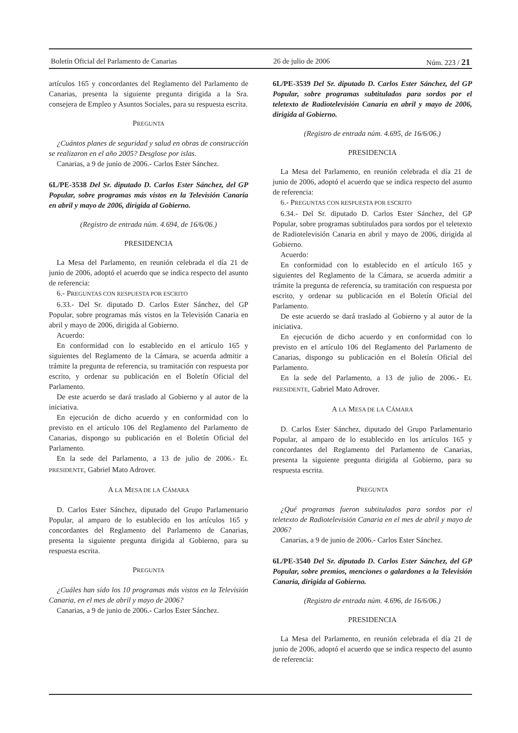Boletín Oficial del Parlamento de Canarias 26 de julio de 2006 Núm. 223 / 21
artículos 165 y concordantes del Reglamento del Parlamento de Canarias, presenta la siguiente pregunta dirigida a la Sra. consejera de Empleo y Asuntos Sociales, para su respuesta escrita.
PREGUNTA
¿Cuántos planes de seguridad y salud en obras de construcción se realizaron en el año 2005? Desglose por islas.
Canarias, a 9 de junio de 2006.- Carlos Ester Sánchez.
6L/PE-3538 Del Sr. diputado D. Carlos Ester Sánchez, del GP Popular, sobre programas más vistos en la Televisión Canaria en abril y mayo de 2006, dirigida al Gobierno.
(Registro de entrada núm. 4.694, de 16/6/06.)
PRESIDENCIA
La Mesa del Parlamento, en reunión celebrada el día 21 de junio de 2006, adoptó el acuerdo que se indica respecto del asunto de referencia:
6.- PREGUNTAS CON RESPUESTA POR ESCRITO
6.33.- Del Sr. diputado D. Carlos Ester Sánchez, del GP Popular, sobre programas más vistos en la Televisión Canaria en abril y mayo de 2006, dirigida al Gobierno.
Acuerdo:
En conformidad con lo establecido en el artículo 165 y siguientes del Reglamento de la Cámara, se acuerda admitir a trámite la pregunta de referencia, su tramitación con respuesta por escrito, y ordenar su publicación en el Boletín Oficial del Parlamento.
De este acuerdo se dará traslado al Gobierno y al autor de la iniciativa.
En ejecución de dicho acuerdo y en conformidad con lo previsto en el artículo 106 del Reglamento del Parlamento de Canarias, dispongo su publicación en el Boletín Oficial del Parlamento.
En la sede del Parlamento, a 13 de julio de 2006.- EL PRESIDENTE, Gabriel Mato Adrover.
A LA MESA DE LA CÁMARA
D. Carlos Ester Sánchez, diputado del Grupo Parlamentario Popular, al amparo de lo establecido en los artículos 165 y concordantes del Reglamento del Parlamento de Canarias, presenta la siguiente pregunta dirigida al Gobierno, para su respuesta escrita.
PREGUNTA
¿Cuáles han sido los 10 programas más vistos en la Televisión Canaria, en el mes de abril y mayo de 2006?
Canarias, a 9 de junio de 2006.- Carlos Ester Sánchez.
6L/PE-3539 Del Sr. diputado D. Carlos Ester Sánchez, del GP Popular, sobre programas subtitulados para sordos por el teletexto de Radiotelevisión Canaria en abril y mayo de 2006, dirigida al Gobierno.
(Registro de entrada núm. 4.695, de 16/6/06.)
PRESIDENCIA
La Mesa del Parlamento, en reunión celebrada el día 21 de junio de 2006, adoptó el acuerdo que se indica respecto del asunto de referencia:
6.- PREGUNTAS CON RESPUESTA POR ESCRITO
6.34.- Del Sr. diputado D. Carlos Ester Sánchez, del GP Popular, sobre programas subtitulados para sordos por el teletexto de Radiotelevisión Canaria en abril y mayo de 2006, dirigida al Gobierno.
Acuerdo:
En conformidad con lo establecido en el artículo 165 y siguientes del Reglamento de la Cámara, se acuerda admitir a trámite la pregunta de referencia, su tramitación con respuesta por escrito, y ordenar su publicación en el Boletín Oficial del Parlamento.
De este acuerdo se dará traslado al Gobierno y al autor de la iniciativa.
En ejecución de dicho acuerdo y en conformidad con lo previsto en el artículo 106 del Reglamento del Parlamento de Canarias, dispongo su publicación en el Boletín Oficial del Parlamento.
En la sede del Parlamento, a 13 de julio de 2006.- EL PRESIDENTE, Gabriel Mato Adrover.
A LA MESA DE LA CÁMARA
D. Carlos Ester Sánchez, diputado del Grupo Parlamentario Popular, al amparo de lo establecido en los artículos 165 y concordantes del Reglamento del Parlamento de Canarias, presenta la siguiente pregunta dirigida al Gobierno, para su respuesta escrita.
PREGUNTA
¿Qué programas fueron subtitulados para sordos por el teletexto de Radiotelevisión Canaria en el mes de abril y mayo de 2006?
Canarias, a 9 de junio de 2006.- Carlos Ester Sánchez.
6L/PE-3540 Del Sr. diputado D. Carlos Ester Sánchez, del GP Popular, sobre premios, menciones o galardones a la Televisión Canaria, dirigida al Gobierno.
(Registro de entrada núm. 4.696, de 16/6/06.)
PRESIDENCIA
La Mesa del Parlamento, en reunión celebrada el día 21 de junio de 2006, adoptó el acuerdo que se indica respecto del asunto de referencia: